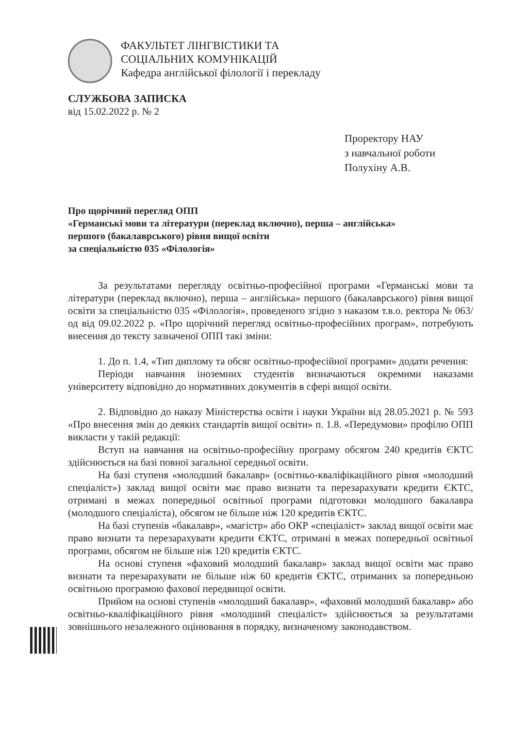ФАКУЛЬТЕТ ЛІНГВІСТИКИ ТА
СОЦІАЛЬНИХ КОМУНІКАЦІЙ
Кафедра англійської філології і перекладу
СЛУЖБОВА ЗАПИСКА
від 15.02.2022 р. № 2
Проректору НАУ
з навчальної роботи
Полухіну А.В.
Про щорічний перегляд ОПП
«Германські мови та літератури (переклад включно), перша – англійська»
першого (бакалаврського) рівня вищої освіти
за спеціальністю 035 «Філологія»
За результатами перегляду освітньо-професійної програми «Германські мови та літератури (переклад включно), перша – англійська» першого (бакалаврського) рівня вищої освіти за спеціальністю 035 «Філологія», проведеного згідно з наказом т.в.о. ректора № 063/од від 09.02.2022 р. «Про щорічний перегляд освітньо-професійних програм», потребують внесення до тексту зазначеної ОПП такі зміни:
1. До п. 1.4, «Тип диплому та обсяг освітньо-професійної програми» додати речення:
Періоди навчання іноземних студентів визначаються окремими наказами університету відповідно до нормативних документів в сфері вищої освіти.
2. Відповідно до наказу Міністерства освіти і науки України від 28.05.2021 р. № 593 «Про внесення змін до деяких стандартів вищої освіти» п. 1.8. «Передумови» профілю ОПП викласти у такій редакції:
Вступ на навчання на освітньо-професійну програму обсягом 240 кредитів ЄКТС здійснюється на базі повної загальної середньої освіти.
На базі ступеня «молодший бакалавр» (освітньо-кваліфікаційного рівня «молодший спеціаліст») заклад вищої освіти має право визнати та перезарахувати кредити ЄКТС, отримані в межах попередньої освітньої програми підготовки молодшого бакалавра (молодшого спеціаліста), обсягом не більше ніж 120 кредитів ЄКТС.
На базі ступенів «бакалавр», «магістр» або ОКР «спеціаліст» заклад вищої освіти має право визнати та перезарахувати кредити ЄКТС, отримані в межах попередньої освітньої програми, обсягом не більше ніж 120 кредитів ЄКТС.
На основі ступеня «фаховий молодший бакалавр» заклад вищої освіти має право визнати та перезарахувати не більше ніж 60 кредитів ЄКТС, отриманих за попередньою освітньою програмою фахової передвищої освіти.
Прийом на основі ступенів «молодший бакалавр», «фаховий молодший бакалавр» або освітньо-кваліфікаційного рівня «молодший спеціаліст» здійснюється за результатами зовнішнього незалежного оцінювання в порядку, визначеному законодавством.